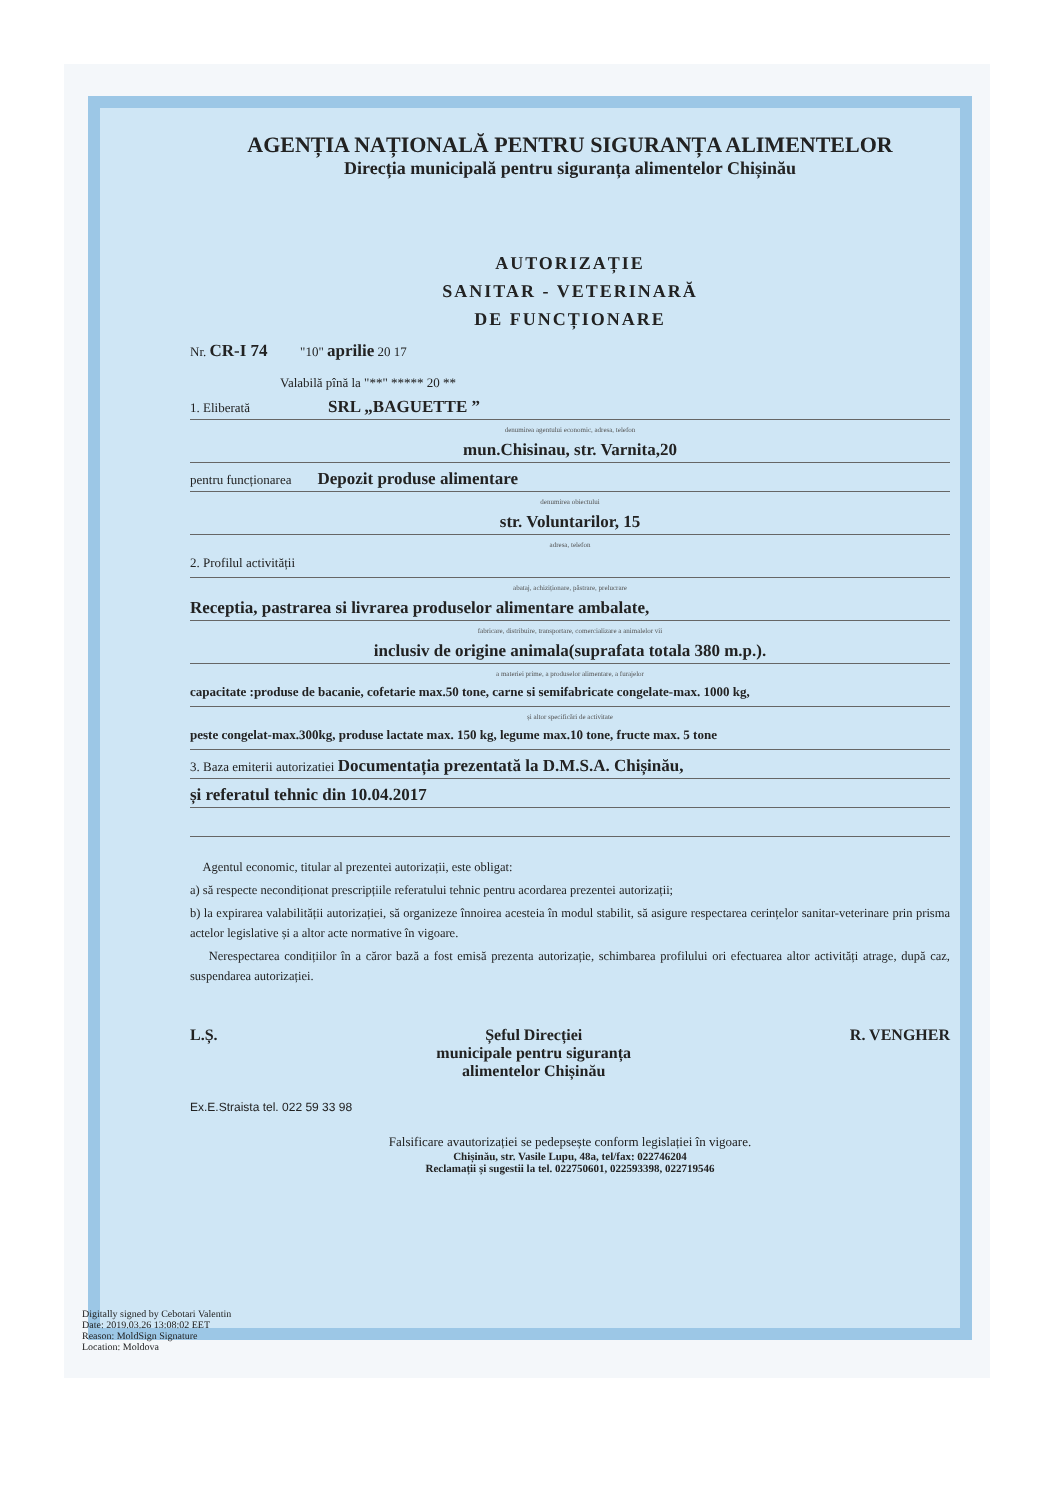AGENȚIA NAȚIONALĂ PENTRU SIGURANȚA ALIMENTELOR
Direcția municipală pentru siguranța alimentelor Chișinău
AUTORIZAȚIE
SANITAR - VETERINARĂ
DE FUNCȚIONARE
Nr. CR-I 74 "10" aprilie 20 17
Valabilă pînă la "**" ***** 20 **
1. Eliberată SRL „BAGUETTE ”
denumirea agentului economic, adresa, telefon
mun.Chisinau, str. Varnita,20
pentru funcționarea Depozit produse alimentare
denumirea obiectului
str. Voluntarilor, 15
adresa, telefon
2. Profilul activității
abataj, achiziționare, păstrare, prelucrare
Receptia, pastrarea si livrarea produselor alimentare ambalate,
fabricare, distribuire, transportare, comercializare a animalelor vii
inclusiv de origine animala(suprafata totala 380 m.p.).
a materiei prime, a produselor alimentare, a furajelor
capacitate :produse de bacanie, cofetarie max.50 tone, carne si semifabricate congelate-max. 1000 kg,
și altor specificări de activitate
peste congelat-max.300kg, produse lactate max. 150 kg, legume max.10 tone, fructe max. 5 tone
3. Baza emiterii autorizatiei Documentația prezentată la D.M.S.A. Chișinău,
și referatul tehnic din 10.04.2017
Agentul economic, titular al prezentei autorizații, este obligat:
a) să respecte necondiționat prescripțiile referatului tehnic pentru acordarea prezentei autorizații;
b) la expirarea valabilității autorizației, să organizeze înnoirea acesteia în modul stabilit, să asigure respectarea cerințelor sanitar-veterinare prin prisma actelor legislative și a altor acte normative în vigoare.
Nerespectarea condițiilor în a căror bază a fost emisă prezenta autorizație, schimbarea profilului ori efectuarea altor activități atrage, după caz, suspendarea autorizației.
L.Ș. Șeful Direcției
municipale pentru siguranța
alimentelor Chișinău R. VENGHER
Ex.E.Straista tel. 022 59 33 98
Falsificare avautorizației se pedepsește conform legislației în vigoare.
Chișinău, str. Vasile Lupu, 48a, tel/fax: 022746204
Reclamații și sugestii la tel. 022750601, 022593398, 022719546
Digitally signed by Cebotari Valentin
Date: 2019.03.26 13:08:02 EET
Reason: MoldSign Signature
Location: Moldova